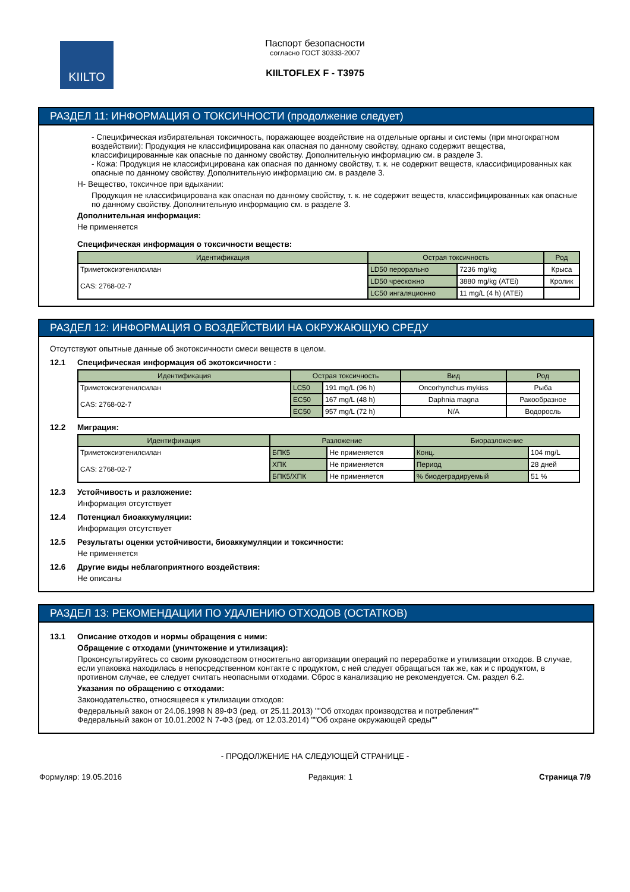KIILTO
Паспорт безопасности
согласно ГОСТ 30333-2007
KIILTOFLEX F - T3975
РАЗДЕЛ 11: ИНФОРМАЦИЯ О ТОКСИЧНОСТИ (продолжение следует)
- Специфическая избирательная токсичность, поражающее воздействие на отдельные органы и системы (при многократном воздействии): Продукция не классифицирована как опасная по данному свойству, однако содержит вещества, классифицированные как опасные по данному свойству. Дополнительную информацию см. в разделе 3.
- Кожа: Продукция не классифицирована как опасная по данному свойству, т. к. не содержит веществ, классифицированных как опасные по данному свойству. Дополнительную информацию см. в разделе 3.
H- Вещество, токсичное при вдыхании:
Продукция не классифицирована как опасная по данному свойству, т. к. не содержит веществ, классифицированных как опасные по данному свойству. Дополнительную информацию см. в разделе 3.
Дополнительная информация:
Не применяется
Специфическая информация о токсичности веществ:
| Идентификация | Острая токсичность | | Род |
| --- | --- | --- | --- |
| Триметоксиэтенилсилан CAS: 2768-02-7 | LD50 перорально | 7236 mg/kg | Крыса |
| | LD50 чрескожно | 3880 mg/kg (ATEi) | Кролик |
| | LC50 ингаляционно | 11 mg/L (4 h) (ATEi) | |
РАЗДЕЛ 12: ИНФОРМАЦИЯ О ВОЗДЕЙСТВИИ НА ОКРУЖАЮЩУЮ СРЕДУ
Отсутствуют опытные данные об экотоксичности смеси веществ в целом.
12.1 Специфическая информация об экотоксичности :
| Идентификация | Острая токсичность | | Вид | Род |
| --- | --- | --- | --- | --- |
| Триметоксиэтенилсилан CAS: 2768-02-7 | LC50 | 191 mg/L (96 h) | Oncorhynchus mykiss | Рыба |
| | EC50 | 167 mg/L (48 h) | Daphnia magna | Ракообразное |
| | EC50 | 957 mg/L (72 h) | N/A | Водоросль |
12.2 Миграция:
| Идентификация | Разложение | | Биоразложение | |
| --- | --- | --- | --- | --- |
| Триметоксиэтенилсилан CAS: 2768-02-7 | БПК5 | Не применяется | Конц. | 104 mg/L |
| | ХПК | Не применяется | Период | 28 дней |
| | БПК5/ХПК | Не применяется | % биодеградируемый | 51 % |
12.3 Устойчивость и разложение:
Информация отсутствует
12.4 Потенциал биоаккумуляции:
Информация отсутствует
12.5 Результаты оценки устойчивости, биоаккумуляции и токсичности:
Не применяется
12.6 Другие виды неблагоприятного воздействия:
Не описаны
РАЗДЕЛ 13: РЕКОМЕНДАЦИИ ПО УДАЛЕНИЮ ОТХОДОВ (ОСТАТКОВ)
13.1 Описание отходов и нормы обращения с ними:
Обращение с отходами (уничтожение и утилизация):
Проконсультируйтесь со своим руководством относительно авторизации операций по переработке и утилизации отходов. В случае, если упаковка находилась в непосредственном контакте с продуктом, с ней следует обращаться так же, как и с продуктом, в противном случае, ее следует считать неопасными отходами. Сброс в канализацию не рекомендуется. См. раздел 6.2.
Указания по обращению с отходами:
Законодательство, относящееся к утилизации отходов:
Федеральный закон от 24.06.1998 N 89-ФЗ (ред. от 25.11.2013) ""Об отходах производства и потребления""
Федеральный закон от 10.01.2002 N 7-ФЗ (ред. от 12.03.2014) ""Об охране окружающей среды""
- ПРОДОЛЖЕНИЕ НА СЛЕДУЮЩЕЙ СТРАНИЦЕ -
Формуляр: 19.05.2016 Редакция: 1 Страница 7/9